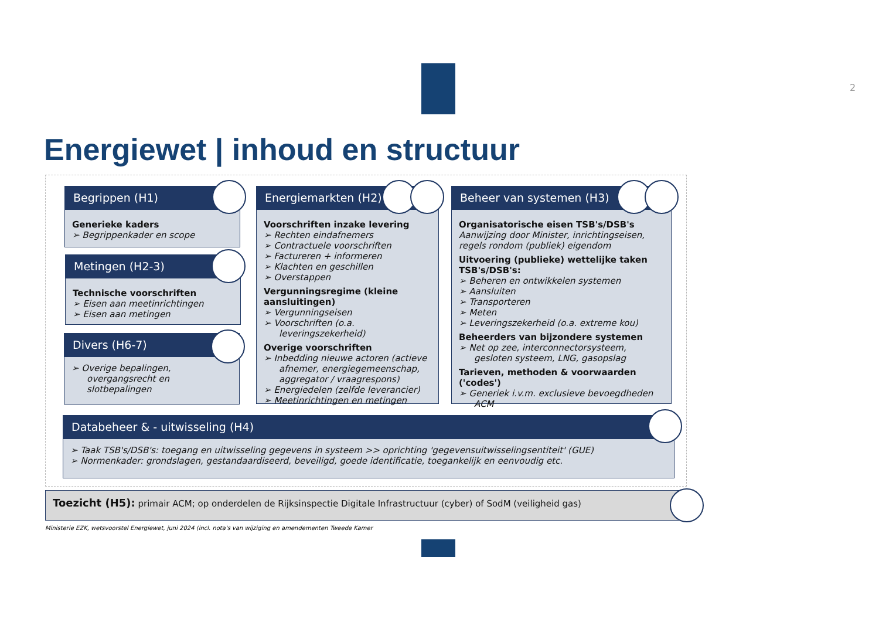2
Energiewet | inhoud en structuur
Begrippen (H1)
Generieke kaders
➢ Begrippenkader en scope
Metingen (H2-3)
Technische voorschriften
➢ Eisen aan meetinrichtingen
➢ Eisen aan metingen
Divers (H6-7)
➢ Overige bepalingen, overgangsrecht en slotbepalingen
Energiemarkten (H2)
Voorschriften inzake levering
➢ Rechten eindafnemers
➢ Contractuele voorschriften
➢ Factureren + informeren
➢ Klachten en geschillen
➢ Overstappen
Vergunningsregime (kleine aansluitingen)
➢ Vergunningseisen
➢ Voorschriften (o.a. leveringszekerheid)
Overige voorschriften
➢ Inbedding nieuwe actoren (actieve afnemer, energiegemeenschap, aggregator / vraagrespons)
➢ Energiedelen (zelfde leverancier)
➢ Meetinrichtingen en metingen
Beheer van systemen (H3)
Organisatorische eisen TSB's/DSB's
Aanwijzing door Minister, inrichtingseisen, regels rondom (publiek) eigendom
Uitvoering (publieke) wettelijke taken TSB's/DSB's:
➢ Beheren en ontwikkelen systemen
➢ Aansluiten
➢ Transporteren
➢ Meten
➢ Leveringszekerheid (o.a. extreme kou)
Beheerders van bijzondere systemen
➢ Net op zee, interconnectorsysteem, gesloten systeem, LNG, gasopslag
Tarieven, methoden & voorwaarden ('codes')
➢ Generiek i.v.m. exclusieve bevoegdheden ACM
Databeheer & - uitwisseling (H4)
➢ Taak TSB's/DSB's: toegang en uitwisseling gegevens in systeem >> oprichting 'gegevensuitwisselingsentiteit' (GUE)
➢ Normenkader: grondslagen, gestandaardiseerd, beveiligd, goede identificatie, toegankelijk en eenvoudig etc.
Toezicht (H5): primair ACM; op onderdelen de Rijksinspectie Digitale Infrastructuur (cyber) of SodM (veiligheid gas)
Ministerie EZK, wetsvoorstel Energiewet, juni 2024 (incl. nota's van wijziging en amendementen Tweede Kamer